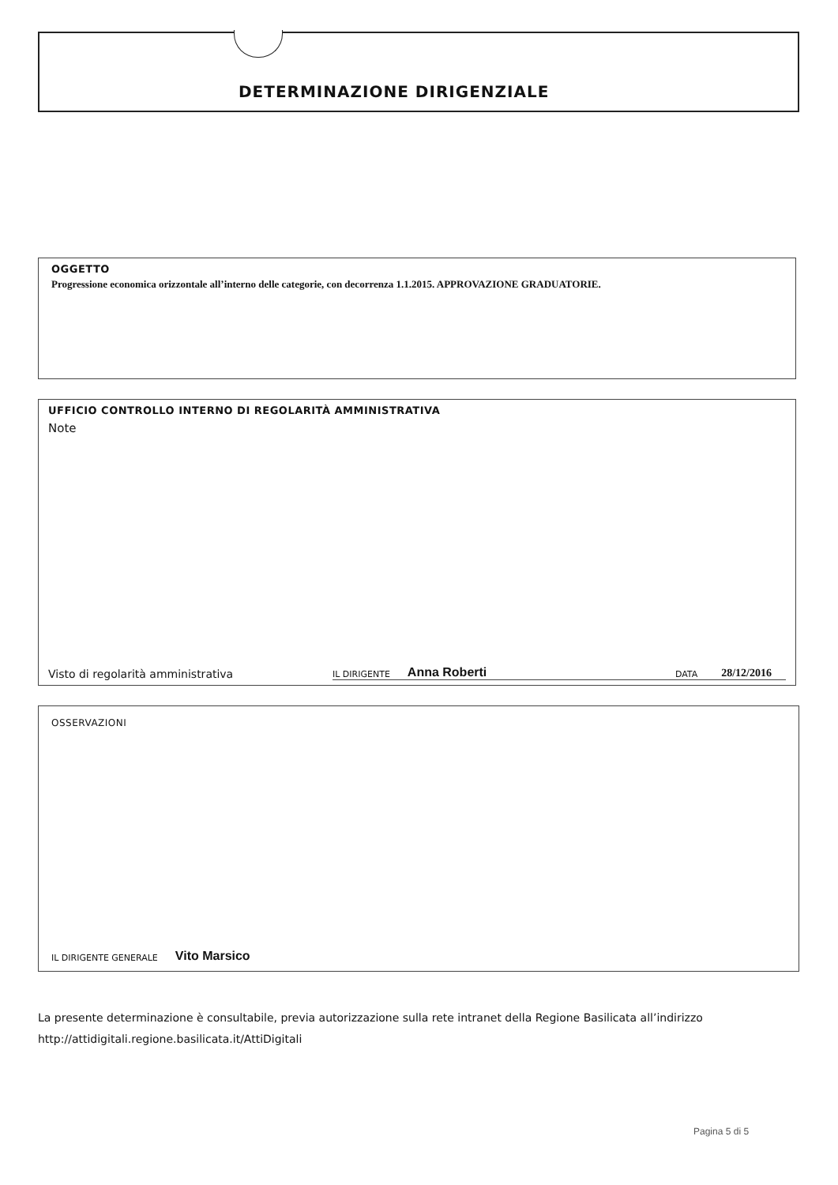DETERMINAZIONE DIRIGENZIALE
OGGETTO
Progressione economica orizzontale all’interno delle categorie, con decorrenza 1.1.2015. APPROVAZIONE GRADUATORIE.
UFFICIO CONTROLLO INTERNO DI REGOLARITÀ AMMINISTRATIVA
Note
Visto di regolarità amministrativa IL DIRIGENTE Anna Roberti DATA 28/12/2016
OSSERVAZIONI
IL DIRIGENTE GENERALE Vito Marsico
La presente determinazione è consultabile, previa autorizzazione sulla rete intranet della Regione Basilicata all’indirizzo
http://attidigitali.regione.basilicata.it/AttiDigitali
Pagina 5 di 5